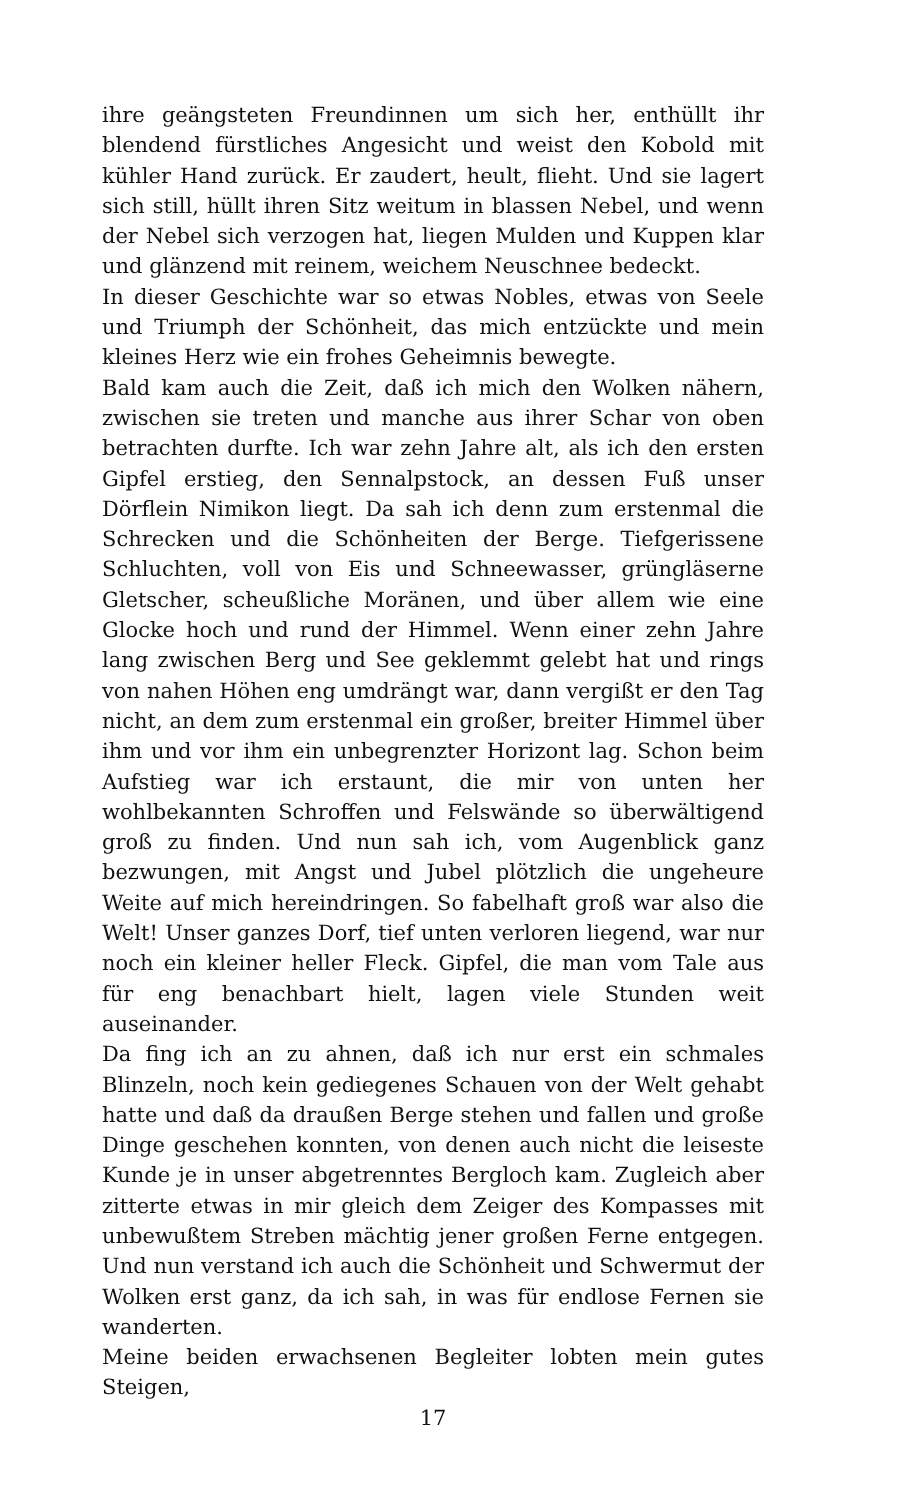ihre geängsteten Freundinnen um sich her, enthüllt ihr blendend fürstliches Angesicht und weist den Kobold mit kühler Hand zurück. Er zaudert, heult, flieht. Und sie lagert sich still, hüllt ihren Sitz weitum in blassen Nebel, und wenn der Nebel sich verzogen hat, liegen Mulden und Kuppen klar und glänzend mit reinem, weichem Neuschnee bedeckt.
In dieser Geschichte war so etwas Nobles, etwas von Seele und Triumph der Schönheit, das mich entzückte und mein kleines Herz wie ein frohes Geheimnis bewegte.
Bald kam auch die Zeit, daß ich mich den Wolken nähern, zwischen sie treten und manche aus ihrer Schar von oben betrachten durfte. Ich war zehn Jahre alt, als ich den ersten Gipfel erstieg, den Sennalpstock, an dessen Fuß unser Dörflein Nimikon liegt. Da sah ich denn zum erstenmal die Schrecken und die Schönheiten der Berge. Tiefgerissene Schluchten, voll von Eis und Schneewasser, grüngläserne Gletscher, scheußliche Moränen, und über allem wie eine Glocke hoch und rund der Himmel. Wenn einer zehn Jahre lang zwischen Berg und See geklemmt gelebt hat und rings von nahen Höhen eng umdrängt war, dann vergißt er den Tag nicht, an dem zum erstenmal ein großer, breiter Himmel über ihm und vor ihm ein unbegrenzter Horizont lag. Schon beim Aufstieg war ich erstaunt, die mir von unten her wohlbekannten Schroffen und Felswände so überwältigend groß zu finden. Und nun sah ich, vom Augenblick ganz bezwungen, mit Angst und Jubel plötzlich die ungeheure Weite auf mich hereindringen. So fabelhaft groß war also die Welt! Unser ganzes Dorf, tief unten verloren liegend, war nur noch ein kleiner heller Fleck. Gipfel, die man vom Tale aus für eng benachbart hielt, lagen viele Stunden weit auseinander.
Da fing ich an zu ahnen, daß ich nur erst ein schmales Blinzeln, noch kein gediegenes Schauen von der Welt gehabt hatte und daß da draußen Berge stehen und fallen und große Dinge geschehen konnten, von denen auch nicht die leiseste Kunde je in unser abgetrenntes Bergloch kam. Zugleich aber zitterte etwas in mir gleich dem Zeiger des Kompasses mit unbewußtem Streben mächtig jener großen Ferne entgegen. Und nun verstand ich auch die Schönheit und Schwermut der Wolken erst ganz, da ich sah, in was für endlose Fernen sie wanderten.
Meine beiden erwachsenen Begleiter lobten mein gutes Steigen,
17